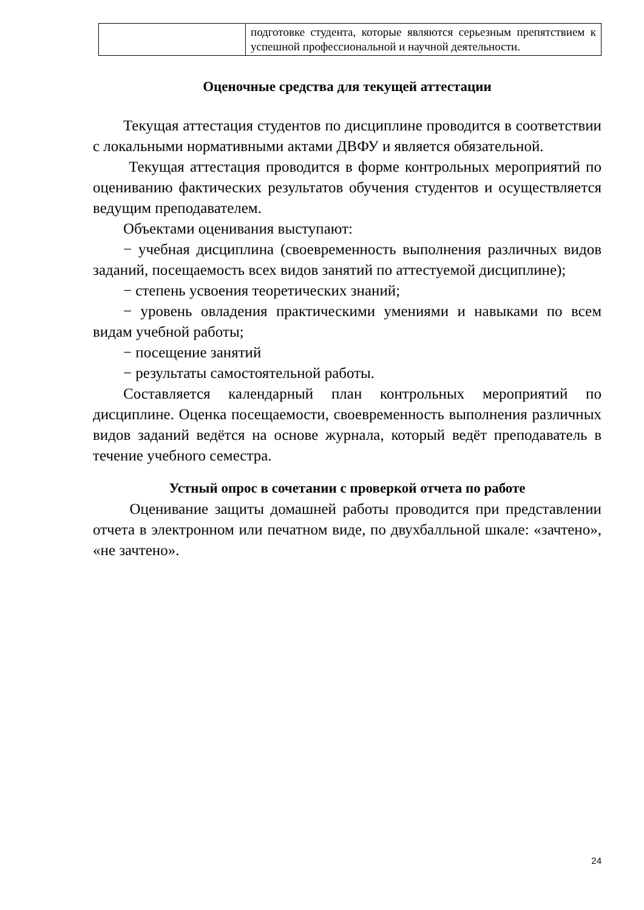| | подготовке студента, которые являются серьезным препятствием к успешной профессиональной и научной деятельности. |
Оценочные средства для текущей аттестации
Текущая аттестация студентов по дисциплине проводится в соответствии с локальными нормативными актами ДВФУ и является обязательной.
Текущая аттестация проводится в форме контрольных мероприятий по оцениванию фактических результатов обучения студентов и осуществляется ведущим преподавателем.
Объектами оценивания выступают:
− учебная дисциплина (своевременность выполнения различных видов заданий, посещаемость всех видов занятий по аттестуемой дисциплине);
− степень усвоения теоретических знаний;
− уровень овладения практическими умениями и навыками по всем видам учебной работы;
− посещение занятий
− результаты самостоятельной работы.
Составляется календарный план контрольных мероприятий по дисциплине. Оценка посещаемости, своевременность выполнения различных видов заданий ведётся на основе журнала, который ведёт преподаватель в течение учебного семестра.
Устный опрос в сочетании с проверкой отчета по работе
Оценивание защиты домашней работы проводится при представлении отчета в электронном или печатном виде, по двухбалльной шкале: «зачтено», «не зачтено».
24